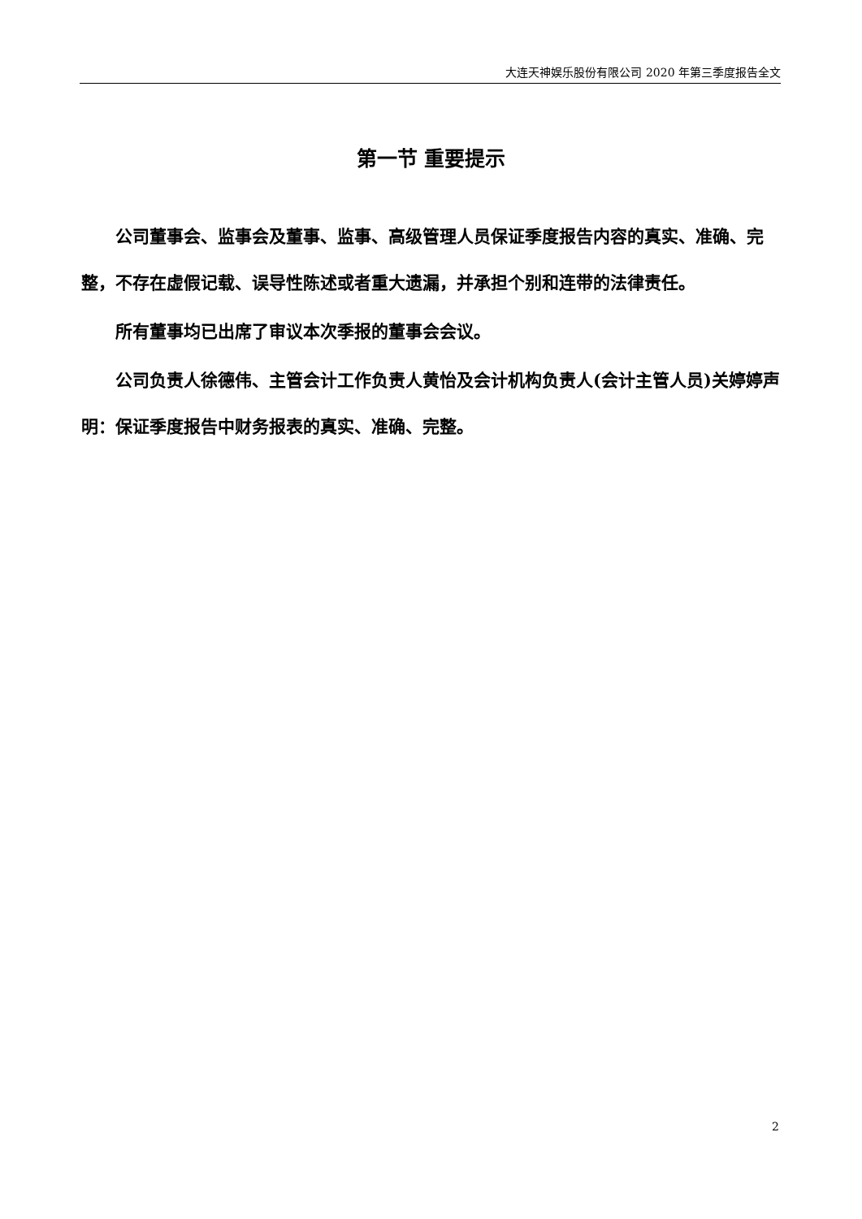大连天神娱乐股份有限公司 2020 年第三季度报告全文
第一节 重要提示
公司董事会、监事会及董事、监事、高级管理人员保证季度报告内容的真实、准确、完整，不存在虚假记载、误导性陈述或者重大遗漏，并承担个别和连带的法律责任。
所有董事均已出席了审议本次季报的董事会会议。
公司负责人徐德伟、主管会计工作负责人黄怡及会计机构负责人(会计主管人员)关婷婷声明：保证季度报告中财务报表的真实、准确、完整。
2